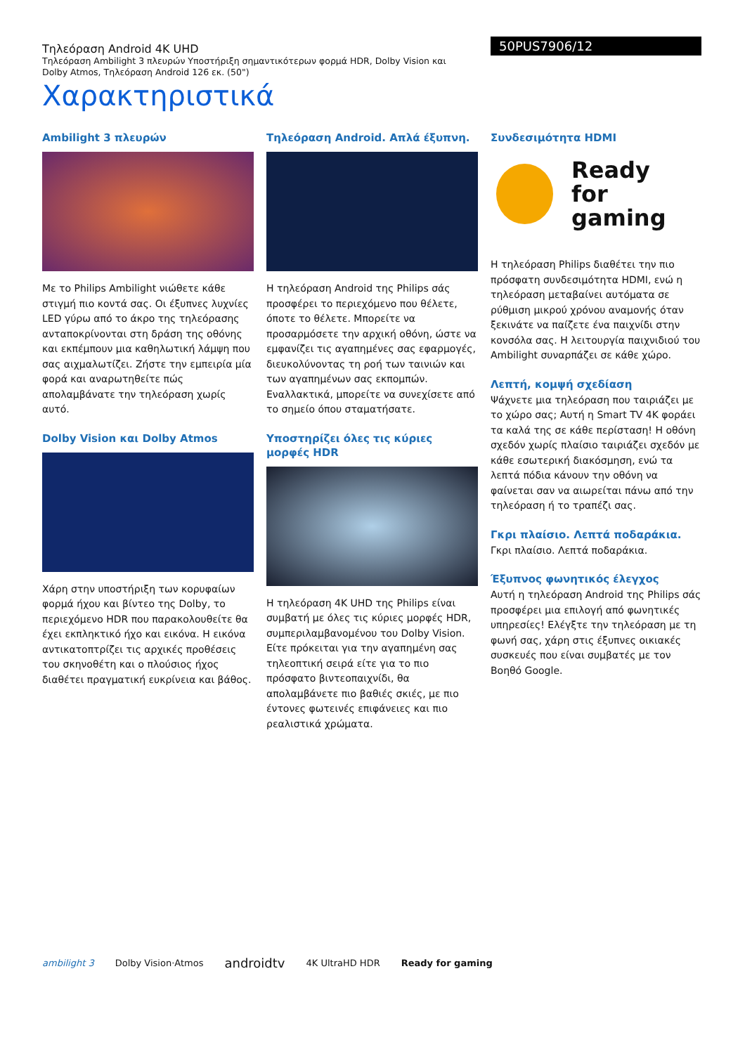Τηλεόραση Android 4K UHD
Τηλεόραση Ambilight 3 πλευρών Υποστήριξη σημαντικότερων φορμά HDR, Dolby Vision και Dolby Atmos, Τηλεόραση Android 126 εκ. (50")
Χαρακτηριστικά
50PUS7906/12
Ambilight 3 πλευρών
Με το Philips Ambilight νιώθετε κάθε στιγμή πιο κοντά σας. Οι έξυπνες λυχνίες LED γύρω από το άκρο της τηλεόρασης ανταποκρίνονται στη δράση της οθόνης και εκπέμπουν μια καθηλωτική λάμψη που σας αιχμαλωτίζει. Ζήστε την εμπειρία μία φορά και αναρωτηθείτε πώς απολαμβάνατε την τηλεόραση χωρίς αυτό.
Dolby Vision και Dolby Atmos
Χάρη στην υποστήριξη των κορυφαίων φορμά ήχου και βίντεο της Dolby, το περιεχόμενο HDR που παρακολουθείτε θα έχει εκπληκτικό ήχο και εικόνα. Η εικόνα αντικατοπτρίζει τις αρχικές προθέσεις του σκηνοθέτη και ο πλούσιος ήχος διαθέτει πραγματική ευκρίνεια και βάθος.
Τηλεόραση Android. Απλά έξυπνη.
Η τηλεόραση Android της Philips σάς προσφέρει το περιεχόμενο που θέλετε, όποτε το θέλετε. Μπορείτε να προσαρμόσετε την αρχική οθόνη, ώστε να εμφανίζει τις αγαπημένες σας εφαρμογές, διευκολύνοντας τη ροή των ταινιών και των αγαπημένων σας εκπομπών. Εναλλακτικά, μπορείτε να συνεχίσετε από το σημείο όπου σταματήσατε.
Υποστηρίζει όλες τις κύριες μορφές HDR
Η τηλεόραση 4K UHD της Philips είναι συμβατή με όλες τις κύριες μορφές HDR, συμπεριλαμβανομένου του Dolby Vision. Είτε πρόκειται για την αγαπημένη σας τηλεοπτική σειρά είτε για το πιο πρόσφατο βιντεοπαιχνίδι, θα απολαμβάνετε πιο βαθιές σκιές, με πιο έντονες φωτεινές επιφάνειες και πιο ρεαλιστικά χρώματα.
Συνδεσιμότητα HDMI
Ready
for gaming
Η τηλεόραση Philips διαθέτει την πιο πρόσφατη συνδεσιμότητα HDMI, ενώ η τηλεόραση μεταβαίνει αυτόματα σε ρύθμιση μικρού χρόνου αναμονής όταν ξεκινάτε να παίζετε ένα παιχνίδι στην κονσόλα σας. Η λειτουργία παιχνιδιού του Ambilight συναρπάζει σε κάθε χώρο.
Λεπτή, κομψή σχεδίαση
Ψάχνετε μια τηλεόραση που ταιριάζει με το χώρο σας; Αυτή η Smart TV 4K φοράει τα καλά της σε κάθε περίσταση! Η οθόνη σχεδόν χωρίς πλαίσιο ταιριάζει σχεδόν με κάθε εσωτερική διακόσμηση, ενώ τα λεπτά πόδια κάνουν την οθόνη να φαίνεται σαν να αιωρείται πάνω από την τηλεόραση ή το τραπέζι σας.
Γκρι πλαίσιο. Λεπτά ποδαράκια.
Γκρι πλαίσιο. Λεπτά ποδαράκια.
Έξυπνος φωνητικός έλεγχος
Αυτή η τηλεόραση Android της Philips σάς προσφέρει μια επιλογή από φωνητικές υπηρεσίες! Ελέγξτε την τηλεόραση με τη φωνή σας, χάρη στις έξυπνες οικιακές συσκευές που είναι συμβατές με τον Βοηθό Google.
ambilight 3 Dolby Vision·Atmos androidtv 4K UltraHD HDR Ready for gaming